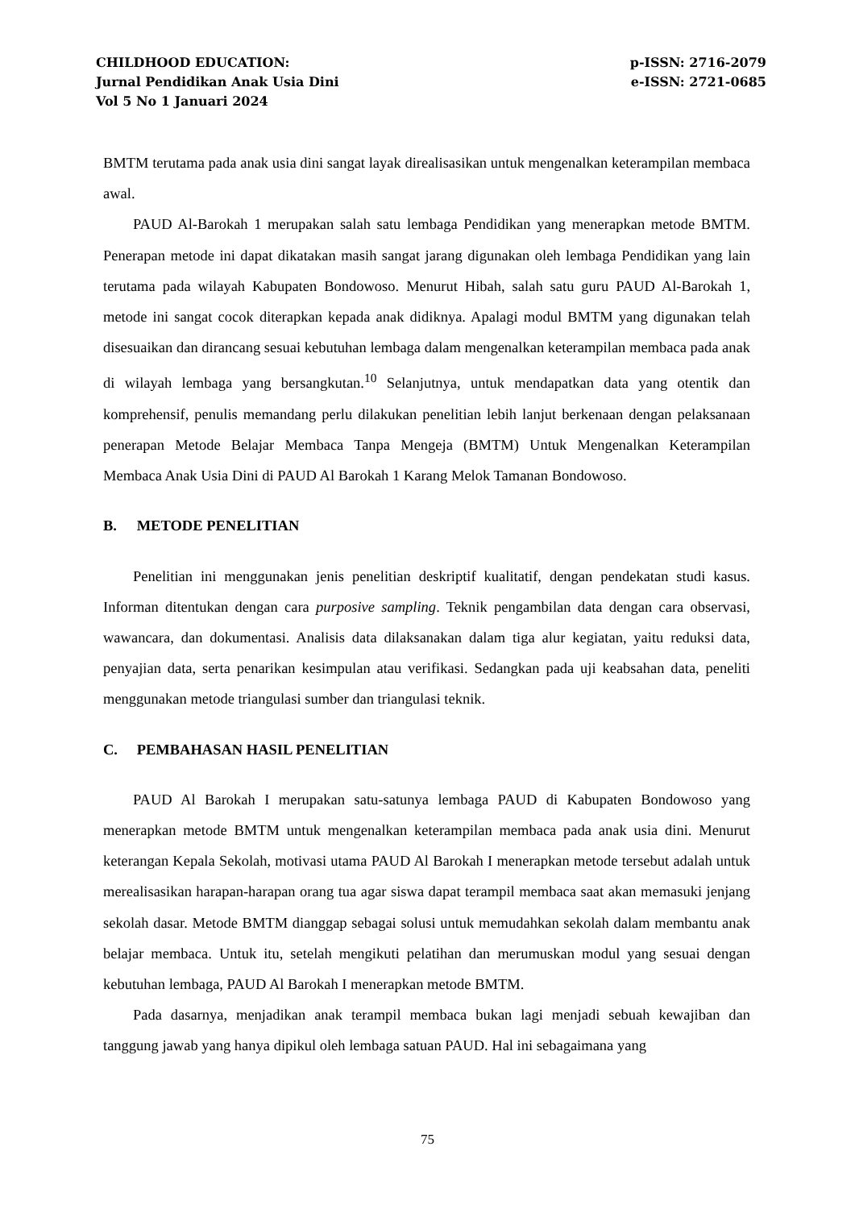CHILDHOOD EDUCATION:
Jurnal Pendidikan Anak Usia Dini
Vol 5 No 1 Januari 2024
p-ISSN: 2716-2079
e-ISSN: 2721-0685
BMTM terutama pada anak usia dini sangat layak direalisasikan untuk mengenalkan keterampilan membaca awal.
PAUD Al-Barokah 1 merupakan salah satu lembaga Pendidikan yang menerapkan metode BMTM. Penerapan metode ini dapat dikatakan masih sangat jarang digunakan oleh lembaga Pendidikan yang lain terutama pada wilayah Kabupaten Bondowoso. Menurut Hibah, salah satu guru PAUD Al-Barokah 1, metode ini sangat cocok diterapkan kepada anak didiknya. Apalagi modul BMTM yang digunakan telah disesuaikan dan dirancang sesuai kebutuhan lembaga dalam mengenalkan keterampilan membaca pada anak di wilayah lembaga yang bersangkutan.<sup>10</sup> Selanjutnya, untuk mendapatkan data yang otentik dan komprehensif, penulis memandang perlu dilakukan penelitian lebih lanjut berkenaan dengan pelaksanaan penerapan Metode Belajar Membaca Tanpa Mengeja (BMTM) Untuk Mengenalkan Keterampilan Membaca Anak Usia Dini di PAUD Al Barokah 1 Karang Melok Tamanan Bondowoso.
B. METODE PENELITIAN
Penelitian ini menggunakan jenis penelitian deskriptif kualitatif, dengan pendekatan studi kasus. Informan ditentukan dengan cara purposive sampling. Teknik pengambilan data dengan cara observasi, wawancara, dan dokumentasi. Analisis data dilaksanakan dalam tiga alur kegiatan, yaitu reduksi data, penyajian data, serta penarikan kesimpulan atau verifikasi. Sedangkan pada uji keabsahan data, peneliti menggunakan metode triangulasi sumber dan triangulasi teknik.
C. PEMBAHASAN HASIL PENELITIAN
PAUD Al Barokah I merupakan satu-satunya lembaga PAUD di Kabupaten Bondowoso yang menerapkan metode BMTM untuk mengenalkan keterampilan membaca pada anak usia dini. Menurut keterangan Kepala Sekolah, motivasi utama PAUD Al Barokah I menerapkan metode tersebut adalah untuk merealisasikan harapan-harapan orang tua agar siswa dapat terampil membaca saat akan memasuki jenjang sekolah dasar. Metode BMTM dianggap sebagai solusi untuk memudahkan sekolah dalam membantu anak belajar membaca. Untuk itu, setelah mengikuti pelatihan dan merumuskan modul yang sesuai dengan kebutuhan lembaga, PAUD Al Barokah I menerapkan metode BMTM.
Pada dasarnya, menjadikan anak terampil membaca bukan lagi menjadi sebuah kewajiban dan tanggung jawab yang hanya dipikul oleh lembaga satuan PAUD. Hal ini sebagaimana yang
75